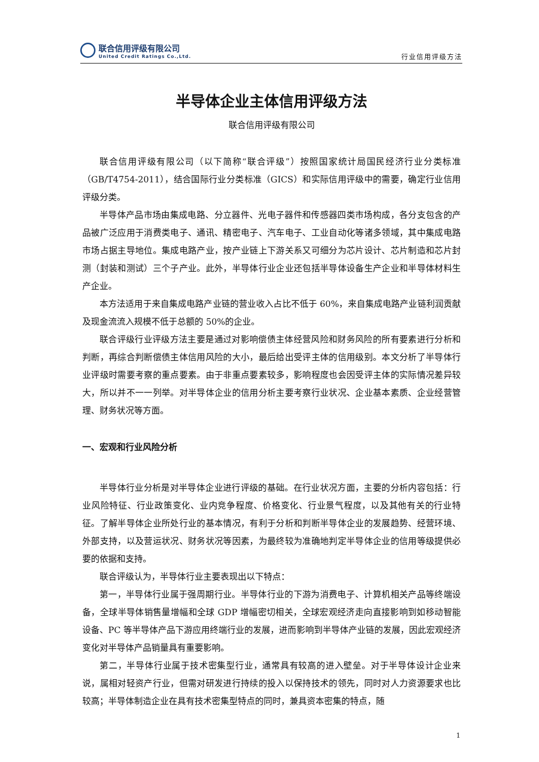联合信用评级有限公司
United Credit Ratings Co.,Ltd.
行业信用评级方法
半导体企业主体信用评级方法
联合信用评级有限公司
联合信用评级有限公司（以下简称“联合评级”）按照国家统计局国民经济行业分类标准（GB/T4754-2011），结合国际行业分类标准（GICS）和实际信用评级中的需要，确定行业信用评级分类。
半导体产品市场由集成电路、分立器件、光电子器件和传感器四类市场构成，各分支包含的产品被广泛应用于消费类电子、通讯、精密电子、汽车电子、工业自动化等诸多领域，其中集成电路市场占据主导地位。集成电路产业，按产业链上下游关系又可细分为芯片设计、芯片制造和芯片封测（封装和测试）三个子产业。此外，半导体行业企业还包括半导体设备生产企业和半导体材料生产企业。
本方法适用于来自集成电路产业链的营业收入占比不低于 60%，来自集成电路产业链利润贡献及现金流流入规模不低于总额的 50%的企业。
联合评级行业评级方法主要是通过对影响偿债主体经营风险和财务风险的所有要素进行分析和判断，再综合判断偿债主体信用风险的大小，最后给出受评主体的信用级别。本文分析了半导体行业评级时需要考察的重点要素。由于非重点要素较多，影响程度也会因受评主体的实际情况差异较大，所以并不一一列举。对半导体企业的信用分析主要考察行业状况、企业基本素质、企业经营管理、财务状况等方面。
一、宏观和行业风险分析
半导体行业分析是对半导体企业进行评级的基础。在行业状况方面，主要的分析内容包括：行业风险特征、行业政策变化、业内竞争程度、价格变化、行业景气程度，以及其他有关的行业特征。了解半导体企业所处行业的基本情况，有利于分析和判断半导体企业的发展趋势、经营环境、外部支持，以及营运状况、财务状况等因素，为最终较为准确地判定半导体企业的信用等级提供必要的依据和支持。
联合评级认为，半导体行业主要表现出以下特点：
第一，半导体行业属于强周期行业。半导体行业的下游为消费电子、计算机相关产品等终端设备，全球半导体销售量增幅和全球 GDP 增幅密切相关，全球宏观经济走向直接影响到如移动智能设备、PC 等半导体产品下游应用终端行业的发展，进而影响到半导体产业链的发展，因此宏观经济变化对半导体产品销量具有重要影响。
第二，半导体行业属于技术密集型行业，通常具有较高的进入壁垒。对于半导体设计企业来说，属相对轻资产行业，但需对研发进行持续的投入以保持技术的领先，同时对人力资源要求也比较高；半导体制造企业在具有技术密集型特点的同时，兼具资本密集的特点，随
1